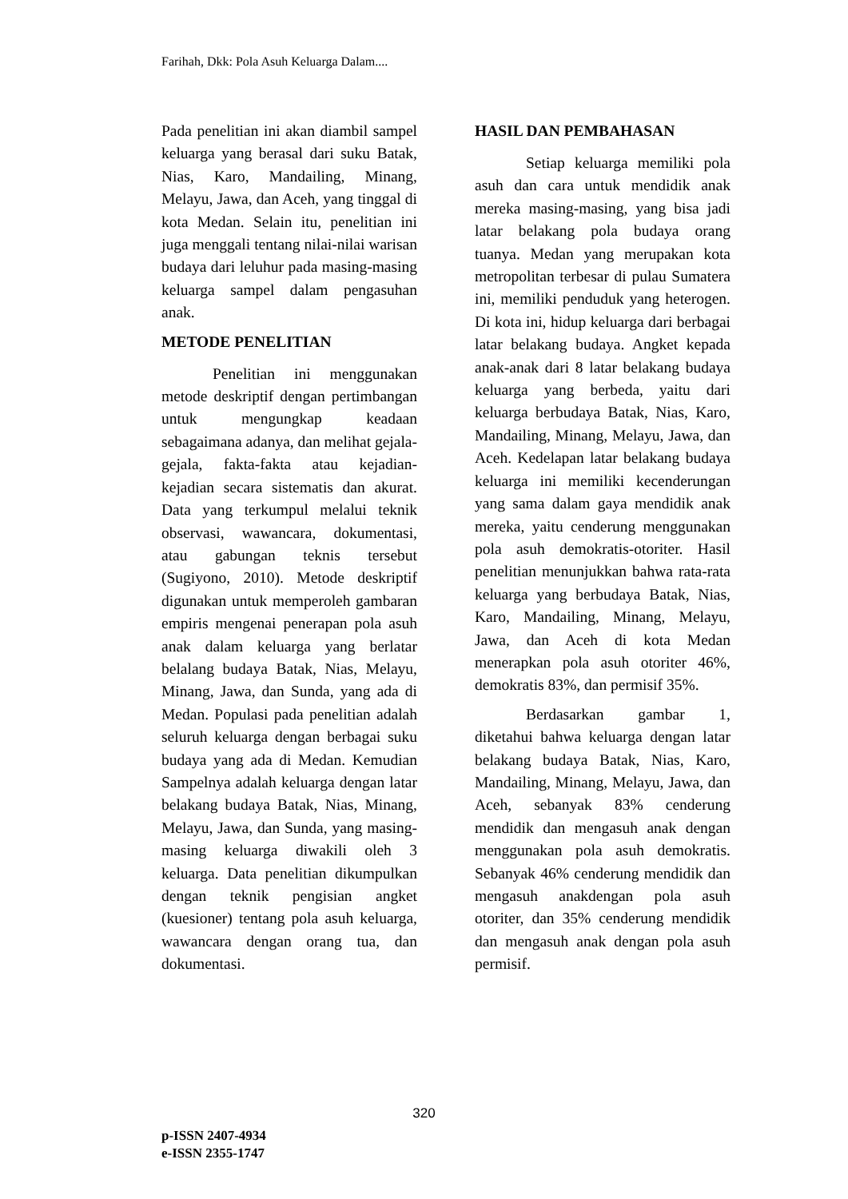Farihah, Dkk: Pola Asuh Keluarga Dalam....
Pada penelitian ini akan diambil sampel keluarga yang berasal dari suku Batak, Nias, Karo, Mandailing, Minang, Melayu, Jawa, dan Aceh, yang tinggal di kota Medan. Selain itu, penelitian ini juga menggali tentang nilai-nilai warisan budaya dari leluhur pada masing-masing keluarga sampel dalam pengasuhan anak.
METODE PENELITIAN
Penelitian ini menggunakan metode deskriptif dengan pertimbangan untuk mengungkap keadaan sebagaimana adanya, dan melihat gejala-gejala, fakta-fakta atau kejadian-kejadian secara sistematis dan akurat. Data yang terkumpul melalui teknik observasi, wawancara, dokumentasi, atau gabungan teknis tersebut (Sugiyono, 2010). Metode deskriptif digunakan untuk memperoleh gambaran empiris mengenai penerapan pola asuh anak dalam keluarga yang berlatar belalang budaya Batak, Nias, Melayu, Minang, Jawa, dan Sunda, yang ada di Medan. Populasi pada penelitian adalah seluruh keluarga dengan berbagai suku budaya yang ada di Medan. Kemudian Sampelnya adalah keluarga dengan latar belakang budaya Batak, Nias, Minang, Melayu, Jawa, dan Sunda, yang masing-masing keluarga diwakili oleh 3 keluarga. Data penelitian dikumpulkan dengan teknik pengisian angket (kuesioner) tentang pola asuh keluarga, wawancara dengan orang tua, dan dokumentasi.
HASIL DAN PEMBAHASAN
Setiap keluarga memiliki pola asuh dan cara untuk mendidik anak mereka masing-masing, yang bisa jadi latar belakang pola budaya orang tuanya. Medan yang merupakan kota metropolitan terbesar di pulau Sumatera ini, memiliki penduduk yang heterogen. Di kota ini, hidup keluarga dari berbagai latar belakang budaya. Angket kepada anak-anak dari 8 latar belakang budaya keluarga yang berbeda, yaitu dari keluarga berbudaya Batak, Nias, Karo, Mandailing, Minang, Melayu, Jawa, dan Aceh. Kedelapan latar belakang budaya keluarga ini memiliki kecenderungan yang sama dalam gaya mendidik anak mereka, yaitu cenderung menggunakan pola asuh demokratis-otoriter. Hasil penelitian menunjukkan bahwa rata-rata keluarga yang berbudaya Batak, Nias, Karo, Mandailing, Minang, Melayu, Jawa, dan Aceh di kota Medan menerapkan pola asuh otoriter 46%, demokratis 83%, dan permisif 35%.
Berdasarkan gambar 1, diketahui bahwa keluarga dengan latar belakang budaya Batak, Nias, Karo, Mandailing, Minang, Melayu, Jawa, dan Aceh, sebanyak 83% cenderung mendidik dan mengasuh anak dengan menggunakan pola asuh demokratis. Sebanyak 46% cenderung mendidik dan mengasuh anakdengan pola asuh otoriter, dan 35% cenderung mendidik dan mengasuh anak dengan pola asuh permisif.
320
p-ISSN 2407-4934
e-ISSN 2355-1747